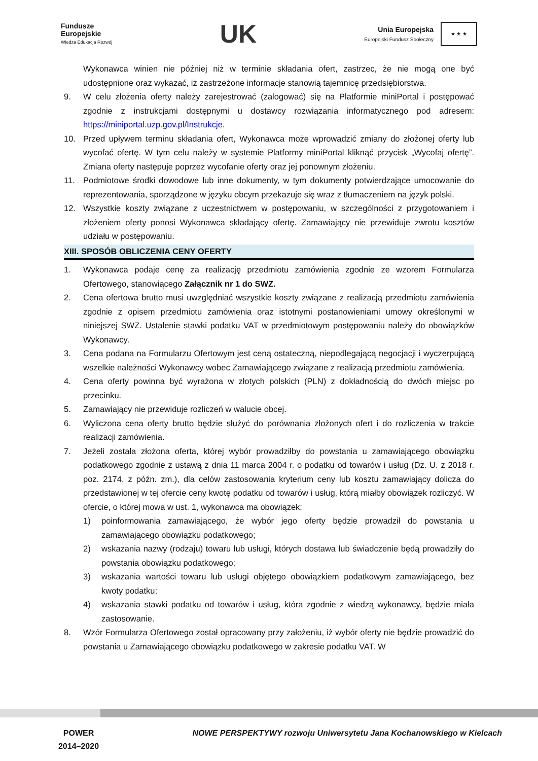Fundusze
Europejskie
Wiedza Edukacja Rozwój
UK
Unia Europejska
Europejski Fundusz Społeczny
★ ★ ★
Wykonawca winien nie później niż w terminie składania ofert, zastrzec, że nie mogą one być udostępnione oraz wykazać, iż zastrzeżone informacje stanowią tajemnicę przedsiębiorstwa.
9. W celu złożenia oferty należy zarejestrować (zalogować) się na Platformie miniPortal i postępować zgodnie z instrukcjami dostępnymi u dostawcy rozwiązania informatycznego pod adresem: https://miniportal.uzp.gov.pl/Instrukcje.
10. Przed upływem terminu składania ofert, Wykonawca może wprowadzić zmiany do złożonej oferty lub wycofać ofertę. W tym celu należy w systemie Platformy miniPortal kliknąć przycisk „Wycofaj ofertę”. Zmiana oferty następuje poprzez wycofanie oferty oraz jej ponownym złożeniu.
11. Podmiotowe środki dowodowe lub inne dokumenty, w tym dokumenty potwierdzające umocowanie do reprezentowania, sporządzone w języku obcym przekazuje się wraz z tłumaczeniem na język polski.
12. Wszystkie koszty związane z uczestnictwem w postępowaniu, w szczególności z przygotowaniem i złożeniem oferty ponosi Wykonawca składający ofertę. Zamawiający nie przewiduje zwrotu kosztów udziału w postępowaniu.
XIII. SPOSÓB OBLICZENIA CENY OFERTY
1. Wykonawca podaje cenę za realizację przedmiotu zamówienia zgodnie ze wzorem Formularza Ofertowego, stanowiącego Załącznik nr 1 do SWZ.
2. Cena ofertowa brutto musi uwzględniać wszystkie koszty związane z realizacją przedmiotu zamówienia zgodnie z opisem przedmiotu zamówienia oraz istotnymi postanowieniami umowy określonymi w niniejszej SWZ. Ustalenie stawki podatku VAT w przedmiotowym postępowaniu należy do obowiązków Wykonawcy.
3. Cena podana na Formularzu Ofertowym jest ceną ostateczną, niepodlegającą negocjacji i wyczerpującą wszelkie należności Wykonawcy wobec Zamawiającego związane z realizacją przedmiotu zamówienia.
4. Cena oferty powinna być wyrażona w złotych polskich (PLN) z dokładnością do dwóch miejsc po przecinku.
5. Zamawiający nie przewiduje rozliczeń w walucie obcej.
6. Wyliczona cena oferty brutto będzie służyć do porównania złożonych ofert i do rozliczenia w trakcie realizacji zamówienia.
7. Jeżeli została złożona oferta, której wybór prowadziłby do powstania u zamawiającego obowiązku podatkowego zgodnie z ustawą z dnia 11 marca 2004 r. o podatku od towarów i usług (Dz. U. z 2018 r. poz. 2174, z późn. zm.), dla celów zastosowania kryterium ceny lub kosztu zamawiający dolicza do przedstawionej w tej ofercie ceny kwotę podatku od towarów i usług, którą miałby obowiązek rozliczyć. W ofercie, o której mowa w ust. 1, wykonawca ma obowiązek:
1) poinformowania zamawiającego, że wybór jego oferty będzie prowadził do powstania u zamawiającego obowiązku podatkowego;
2) wskazania nazwy (rodzaju) towaru lub usługi, których dostawa lub świadczenie będą prowadziły do powstania obowiązku podatkowego;
3) wskazania wartości towaru lub usługi objętego obowiązkiem podatkowym zamawiającego, bez kwoty podatku;
4) wskazania stawki podatku od towarów i usług, która zgodnie z wiedzą wykonawcy, będzie miała zastosowanie.
8. Wzór Formularza Ofertowego został opracowany przy założeniu, iż wybór oferty nie będzie prowadzić do powstania u Zamawiającego obowiązku podatkowego w zakresie podatku VAT. W
POWER
2014–2020
NOWE PERSPEKTYWY rozwoju Uniwersytetu Jana Kochanowskiego w Kielcach